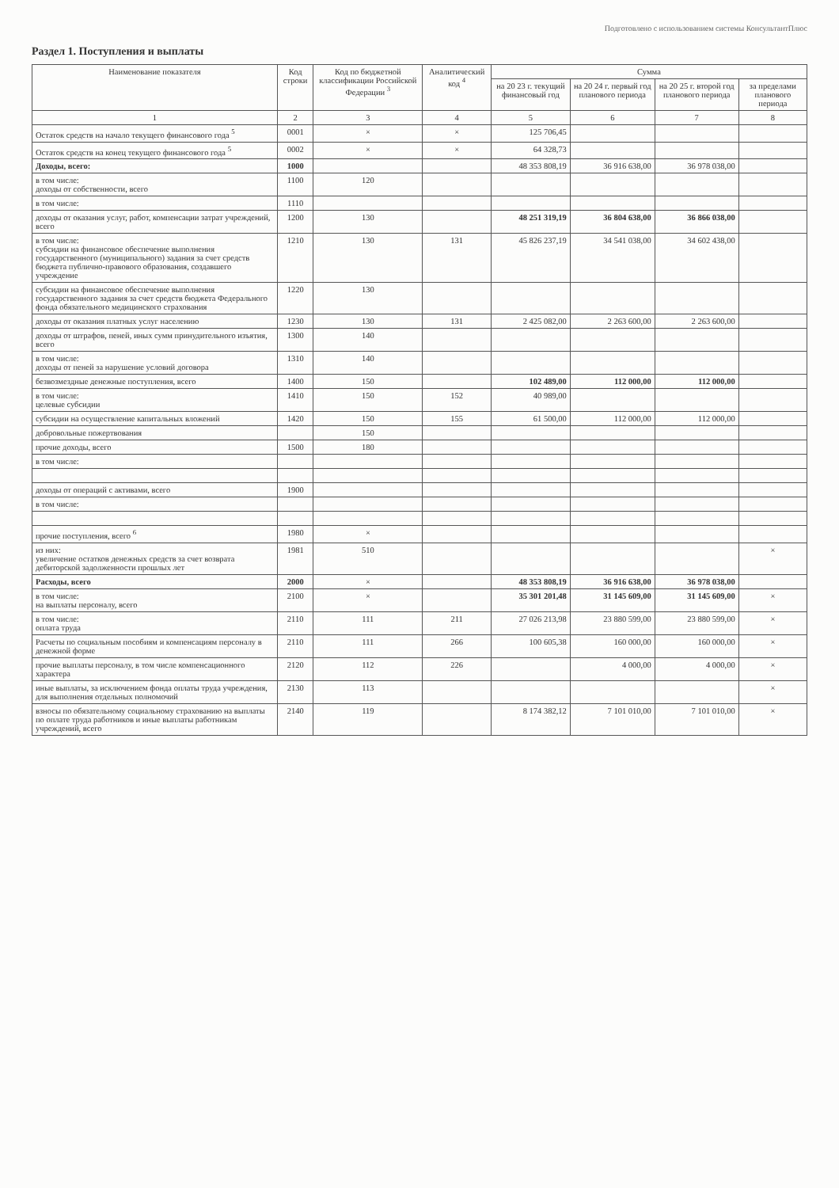Подготовлено с использованием системы КонсультантПлюс
Раздел 1. Поступления и выплаты
| Наименование показателя | Код строки | Код по бюджетной классификации Российской Федерации <sup>3</sup> | Аналитический код <sup>4</sup> | Сумма | | | |
| --- | --- | --- | --- | --- | --- | --- | --- |
| | | | | на 20 23 г. текущий финансовый год | на 20 24 г. первый год планового периода | на 20 25 г. второй год планового периода | за пределами планового периода |
| 1 | 2 | 3 | 4 | 5 | 6 | 7 | 8 |
| Остаток средств на начало текущего финансового года <sup>5</sup> | 0001 | × | × | 125 706,45 | | | |
| Остаток средств на конец текущего финансового года <sup>5</sup> | 0002 | × | × | 64 328,73 | | | |
| Доходы, всего: | 1000 | | | 48 353 808,19 | 36 916 638,00 | 36 978 038,00 | |
| в том числе: доходы от собственности, всего | 1100 | 120 | | | | | |
| в том числе: | 1110 | | | | | | |
| доходы от оказания услуг, работ, компенсации затрат учреждений, всего | 1200 | 130 | | 48 251 319,19 | 36 804 638,00 | 36 866 038,00 | |
| в том числе: субсидии на финансовое обеспечение выполнения государственного (муниципального) задания за счет средств бюджета публично-правового образования, создавшего учреждение | 1210 | 130 | 131 | 45 826 237,19 | 34 541 038,00 | 34 602 438,00 | |
| субсидии на финансовое обеспечение выполнения государственного задания за счет средств бюджета Федерального фонда обязательного медицинского страхования | 1220 | 130 | | | | | |
| доходы от оказания платных услуг населению | 1230 | 130 | 131 | 2 425 082,00 | 2 263 600,00 | 2 263 600,00 | |
| доходы от штрафов, пеней, иных сумм принудительного изъятия, всего | 1300 | 140 | | | | | |
| в том числе: доходы от пеней за нарушение условий договора | 1310 | 140 | | | | | |
| безвозмездные денежные поступления, всего | 1400 | 150 | | 102 489,00 | 112 000,00 | 112 000,00 | |
| в том числе: целевые субсидии | 1410 | 150 | 152 | 40 989,00 | | | |
| субсидии на осуществление капитальных вложений | 1420 | 150 | 155 | 61 500,00 | 112 000,00 | 112 000,00 | |
| добровольные пожертвования | | 150 | | | | | |
| прочие доходы, всего | 1500 | 180 | | | | | |
| в том числе: | | | | | | | |
| доходы от операций с активами, всего | 1900 | | | | | | |
| в том числе: | | | | | | | |
| прочие поступления, всего <sup>6</sup> | 1980 | × | | | | | |
| из них: увеличение остатков денежных средств за счет возврата дебиторской задолженности прошлых лет | 1981 | 510 | | | | | × |
| Расходы, всего | 2000 | × | | 48 353 808,19 | 36 916 638,00 | 36 978 038,00 | |
| в том числе: на выплаты персоналу, всего | 2100 | × | | 35 301 201,48 | 31 145 609,00 | 31 145 609,00 | × |
| в том числе: оплата труда | 2110 | 111 | 211 | 27 026 213,98 | 23 880 599,00 | 23 880 599,00 | × |
| Расчеты по социальным пособиям и компенсациям персоналу в денежной форме | 2110 | 111 | 266 | 100 605,38 | 160 000,00 | 160 000,00 | × |
| прочие выплаты персоналу, в том числе компенсационного характера | 2120 | 112 | 226 | | 4 000,00 | 4 000,00 | × |
| иные выплаты, за исключением фонда оплаты труда учреждения, для выполнения отдельных полномочий | 2130 | 113 | | | | | × |
| взносы по обязательному социальному страхованию на выплаты по оплате труда работников и иные выплаты работникам учреждений, всего | 2140 | 119 | | 8 174 382,12 | 7 101 010,00 | 7 101 010,00 | × |